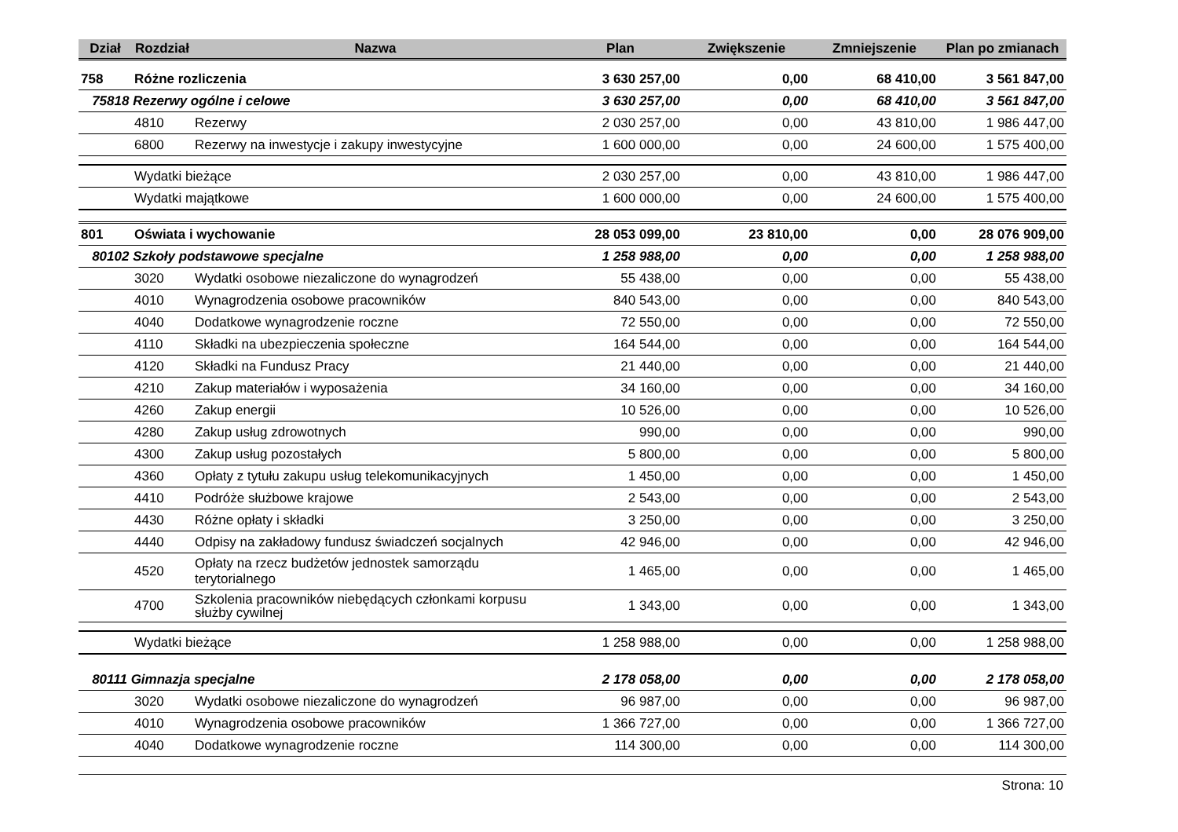| Dział | Rozdział | Nazwa | Plan | Zwiększenie | Zmniejszenie | Plan po zmianach |
| --- | --- | --- | --- | --- | --- | --- |
| 758 | Różne rozliczenia | | 3 630 257,00 | 0,00 | 68 410,00 | 3 561 847,00 |
| 75818 Rezerwy ogólne i celowe | | | 3 630 257,00 | 0,00 | 68 410,00 | 3 561 847,00 |
| | 4810 | Rezerwy | 2 030 257,00 | 0,00 | 43 810,00 | 1 986 447,00 |
| | 6800 | Rezerwy na inwestycje i zakupy inwestycyjne | 1 600 000,00 | 0,00 | 24 600,00 | 1 575 400,00 |
| | Wydatki bieżące | | 2 030 257,00 | 0,00 | 43 810,00 | 1 986 447,00 |
| | Wydatki majątkowe | | 1 600 000,00 | 0,00 | 24 600,00 | 1 575 400,00 |
| 801 | Oświata i wychowanie | | 28 053 099,00 | 23 810,00 | 0,00 | 28 076 909,00 |
| 80102 Szkoły podstawowe specjalne | | | 1 258 988,00 | 0,00 | 0,00 | 1 258 988,00 |
| | 3020 | Wydatki osobowe niezaliczone do wynagrodzeń | 55 438,00 | 0,00 | 0,00 | 55 438,00 |
| | 4010 | Wynagrodzenia osobowe pracowników | 840 543,00 | 0,00 | 0,00 | 840 543,00 |
| | 4040 | Dodatkowe wynagrodzenie roczne | 72 550,00 | 0,00 | 0,00 | 72 550,00 |
| | 4110 | Składki na ubezpieczenia społeczne | 164 544,00 | 0,00 | 0,00 | 164 544,00 |
| | 4120 | Składki na Fundusz Pracy | 21 440,00 | 0,00 | 0,00 | 21 440,00 |
| | 4210 | Zakup materiałów i wyposażenia | 34 160,00 | 0,00 | 0,00 | 34 160,00 |
| | 4260 | Zakup energii | 10 526,00 | 0,00 | 0,00 | 10 526,00 |
| | 4280 | Zakup usług zdrowotnych | 990,00 | 0,00 | 0,00 | 990,00 |
| | 4300 | Zakup usług pozostałych | 5 800,00 | 0,00 | 0,00 | 5 800,00 |
| | 4360 | Opłaty z tytułu zakupu usług telekomunikacyjnych | 1 450,00 | 0,00 | 0,00 | 1 450,00 |
| | 4410 | Podróże służbowe krajowe | 2 543,00 | 0,00 | 0,00 | 2 543,00 |
| | 4430 | Różne opłaty i składki | 3 250,00 | 0,00 | 0,00 | 3 250,00 |
| | 4440 | Odpisy na zakładowy fundusz świadczeń socjalnych | 42 946,00 | 0,00 | 0,00 | 42 946,00 |
| | 4520 | Opłaty na rzecz budżetów jednostek samorządu terytorialnego | 1 465,00 | 0,00 | 0,00 | 1 465,00 |
| | 4700 | Szkolenia pracowników niebędących członkami korpusu służby cywilnej | 1 343,00 | 0,00 | 0,00 | 1 343,00 |
| | Wydatki bieżące | | 1 258 988,00 | 0,00 | 0,00 | 1 258 988,00 |
| 80111 Gimnazja specjalne | | | 2 178 058,00 | 0,00 | 0,00 | 2 178 058,00 |
| | 3020 | Wydatki osobowe niezaliczone do wynagrodzeń | 96 987,00 | 0,00 | 0,00 | 96 987,00 |
| | 4010 | Wynagrodzenia osobowe pracowników | 1 366 727,00 | 0,00 | 0,00 | 1 366 727,00 |
| | 4040 | Dodatkowe wynagrodzenie roczne | 114 300,00 | 0,00 | 0,00 | 114 300,00 |
Strona: 10